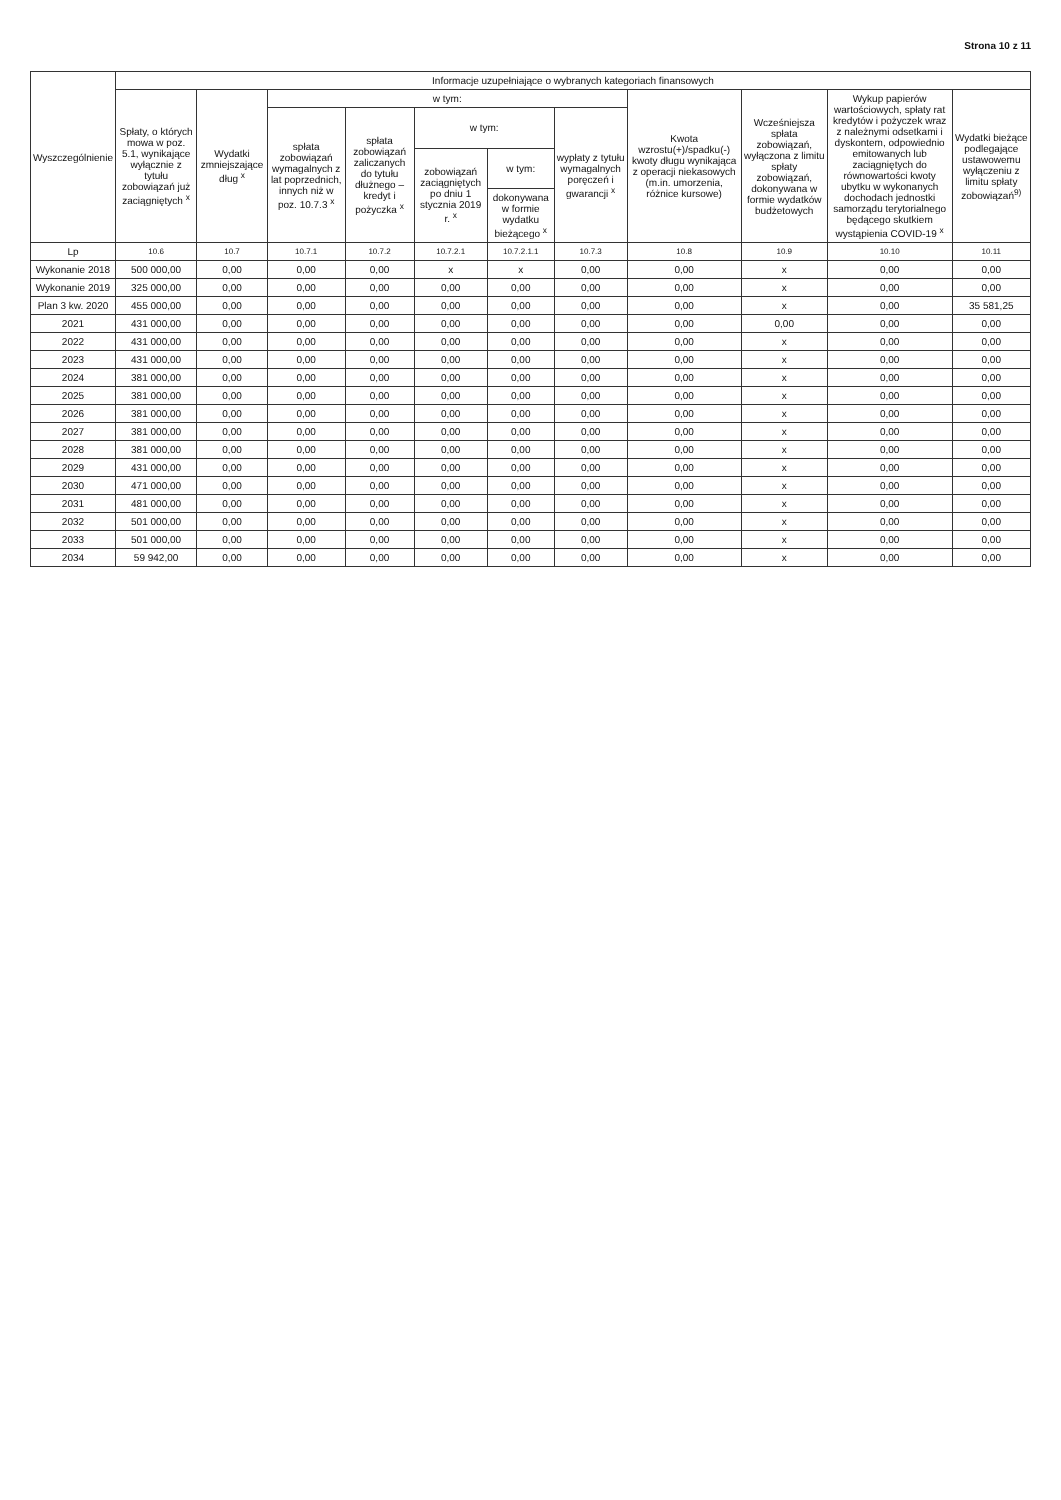Strona 10 z 11
| Wyszczególnienie | Informacje uzupełniające o wybranych kategoriach finansowych | | | | | | | | | | |
| --- | --- | --- | --- | --- | --- | --- | --- | --- | --- | --- | --- |
| | Spłaty, o których mowa w poz. 5.1, wynikające wyłącznie z tytułu zobowiązań już zaciągniętych <sup>x</sup> | Wydatki zmniejszające dług <sup>x</sup> | w tym: | | | | | Kwota wzrostu(+)/spadku(-) kwoty długu wynikająca z operacji niekasowych (m.in. umorzenia, różnice kursowe) | Wcześniejsza spłata zobowiązań, wyłączona z limitu spłaty zobowiązań, dokonywana w formie wydatków budżetowych | Wykup papierów wartościowych, spłaty rat kredytów i pożyczek wraz z należnymi odsetkami i dyskontem, odpowiednio emitowanych lub zaciągniętych do równowartości kwoty ubytku w wykonanych dochodach jednostki samorządu terytorialnego będącego skutkiem wystąpienia COVID-19 <sup>x</sup> | Wydatki bieżące podlegające ustawowemu wyłączeniu z limitu spłaty zobowiązań<sup>9)</sup> |
| | | | spłata zobowiązań wymagalnych z lat poprzednich, innych niż w poz. 10.7.3 <sup>x</sup> | spłata zobowiązań zaliczanych do tytułu dłużnego – kredyt i pożyczka <sup>x</sup> | w tym: | | wypłaty z tytułu wymagalnych poręczeń i gwarancji <sup>x</sup> | | | | |
| | | | | | zobowiązań zaciągniętych po dniu 1 stycznia 2019 r. <sup>x</sup> | w tym: | | | | | |
| | | | | | | dokonywana w formie wydatku bieżącego <sup>x</sup> | | | | | |
| Lp | 10.6 | 10.7 | 10.7.1 | 10.7.2 | 10.7.2.1 | 10.7.2.1.1 | 10.7.3 | 10.8 | 10.9 | 10.10 | 10.11 |
| Wykonanie 2018 | 500 000,00 | 0,00 | 0,00 | 0,00 | x | x | 0,00 | 0,00 | x | 0,00 | 0,00 |
| Wykonanie 2019 | 325 000,00 | 0,00 | 0,00 | 0,00 | 0,00 | 0,00 | 0,00 | 0,00 | x | 0,00 | 0,00 |
| Plan 3 kw. 2020 | 455 000,00 | 0,00 | 0,00 | 0,00 | 0,00 | 0,00 | 0,00 | 0,00 | x | 0,00 | 35 581,25 |
| 2021 | 431 000,00 | 0,00 | 0,00 | 0,00 | 0,00 | 0,00 | 0,00 | 0,00 | 0,00 | 0,00 | 0,00 |
| 2022 | 431 000,00 | 0,00 | 0,00 | 0,00 | 0,00 | 0,00 | 0,00 | 0,00 | x | 0,00 | 0,00 |
| 2023 | 431 000,00 | 0,00 | 0,00 | 0,00 | 0,00 | 0,00 | 0,00 | 0,00 | x | 0,00 | 0,00 |
| 2024 | 381 000,00 | 0,00 | 0,00 | 0,00 | 0,00 | 0,00 | 0,00 | 0,00 | x | 0,00 | 0,00 |
| 2025 | 381 000,00 | 0,00 | 0,00 | 0,00 | 0,00 | 0,00 | 0,00 | 0,00 | x | 0,00 | 0,00 |
| 2026 | 381 000,00 | 0,00 | 0,00 | 0,00 | 0,00 | 0,00 | 0,00 | 0,00 | x | 0,00 | 0,00 |
| 2027 | 381 000,00 | 0,00 | 0,00 | 0,00 | 0,00 | 0,00 | 0,00 | 0,00 | x | 0,00 | 0,00 |
| 2028 | 381 000,00 | 0,00 | 0,00 | 0,00 | 0,00 | 0,00 | 0,00 | 0,00 | x | 0,00 | 0,00 |
| 2029 | 431 000,00 | 0,00 | 0,00 | 0,00 | 0,00 | 0,00 | 0,00 | 0,00 | x | 0,00 | 0,00 |
| 2030 | 471 000,00 | 0,00 | 0,00 | 0,00 | 0,00 | 0,00 | 0,00 | 0,00 | x | 0,00 | 0,00 |
| 2031 | 481 000,00 | 0,00 | 0,00 | 0,00 | 0,00 | 0,00 | 0,00 | 0,00 | x | 0,00 | 0,00 |
| 2032 | 501 000,00 | 0,00 | 0,00 | 0,00 | 0,00 | 0,00 | 0,00 | 0,00 | x | 0,00 | 0,00 |
| 2033 | 501 000,00 | 0,00 | 0,00 | 0,00 | 0,00 | 0,00 | 0,00 | 0,00 | x | 0,00 | 0,00 |
| 2034 | 59 942,00 | 0,00 | 0,00 | 0,00 | 0,00 | 0,00 | 0,00 | 0,00 | x | 0,00 | 0,00 |